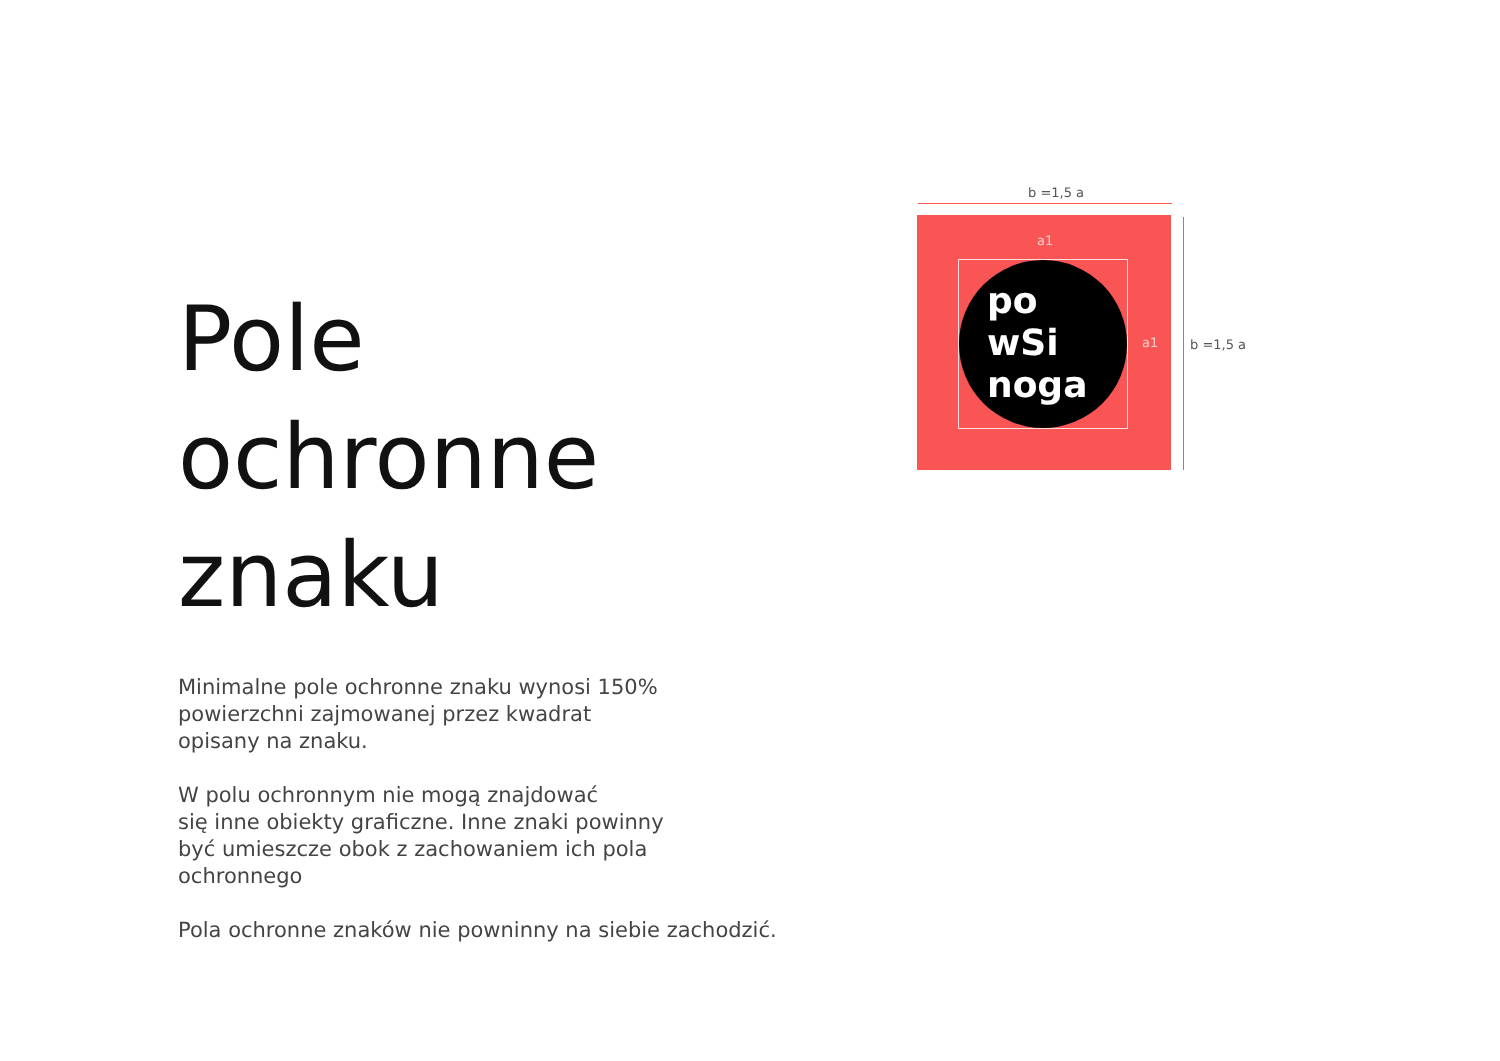Pole
ochronne
znaku
Minimalne pole ochronne znaku wynosi 150%
powierzchni zajmowanej przez kwadrat
opisany na znaku.
W polu ochronnym nie mogą znajdować
się inne obiekty graficzne. Inne znaki powinny
być umieszcze obok z zachowaniem ich pola ochronnego
Pola ochronne znaków nie powninny na siebie zachodzić.
b =1,5 a
a1
po
wSi
noga
a1
b =1,5 a